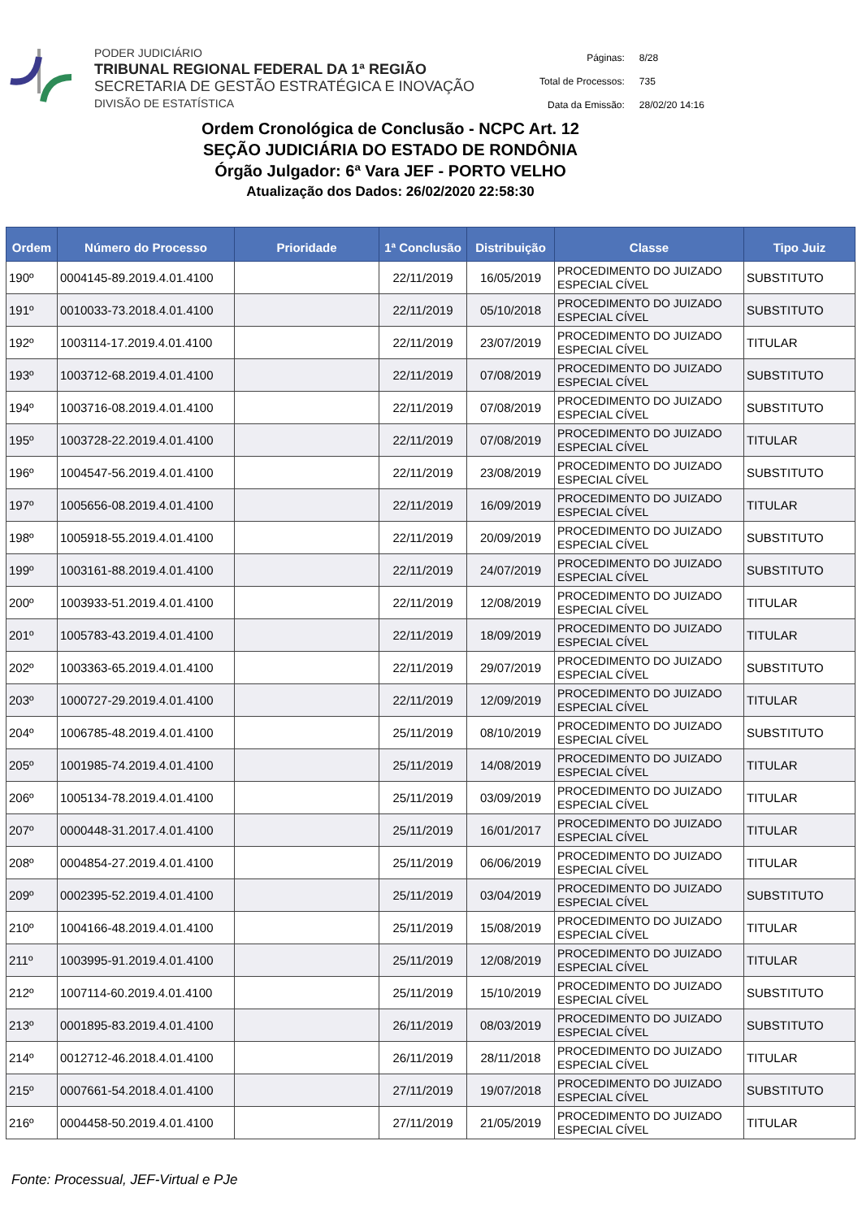PODER JUDICIÁRIO
TRIBUNAL REGIONAL FEDERAL DA 1ª REGIÃO
SECRETARIA DE GESTÃO ESTRATÉGICA E INOVAÇÃO
DIVISÃO DE ESTATÍSTICA
| Páginas: | 8/28 |
| Total de Processos: | 735 |
| Data da Emissão: | 28/02/20 14:16 |
Ordem Cronológica de Conclusão - NCPC Art. 12
SEÇÃO JUDICIÁRIA DO ESTADO DE RONDÔNIA
Órgão Julgador: 6ª Vara JEF - PORTO VELHO
Atualização dos Dados: 26/02/2020 22:58:30
| Ordem | Número do Processo | Prioridade | 1ª Conclusão | Distribuição | Classe | Tipo Juiz |
| --- | --- | --- | --- | --- | --- | --- |
| 190º | 0004145-89.2019.4.01.4100 | | 22/11/2019 | 16/05/2019 | PROCEDIMENTO DO JUIZADO ESPECIAL CÍVEL | SUBSTITUTO |
| 191º | 0010033-73.2018.4.01.4100 | | 22/11/2019 | 05/10/2018 | PROCEDIMENTO DO JUIZADO ESPECIAL CÍVEL | SUBSTITUTO |
| 192º | 1003114-17.2019.4.01.4100 | | 22/11/2019 | 23/07/2019 | PROCEDIMENTO DO JUIZADO ESPECIAL CÍVEL | TITULAR |
| 193º | 1003712-68.2019.4.01.4100 | | 22/11/2019 | 07/08/2019 | PROCEDIMENTO DO JUIZADO ESPECIAL CÍVEL | SUBSTITUTO |
| 194º | 1003716-08.2019.4.01.4100 | | 22/11/2019 | 07/08/2019 | PROCEDIMENTO DO JUIZADO ESPECIAL CÍVEL | SUBSTITUTO |
| 195º | 1003728-22.2019.4.01.4100 | | 22/11/2019 | 07/08/2019 | PROCEDIMENTO DO JUIZADO ESPECIAL CÍVEL | TITULAR |
| 196º | 1004547-56.2019.4.01.4100 | | 22/11/2019 | 23/08/2019 | PROCEDIMENTO DO JUIZADO ESPECIAL CÍVEL | SUBSTITUTO |
| 197º | 1005656-08.2019.4.01.4100 | | 22/11/2019 | 16/09/2019 | PROCEDIMENTO DO JUIZADO ESPECIAL CÍVEL | TITULAR |
| 198º | 1005918-55.2019.4.01.4100 | | 22/11/2019 | 20/09/2019 | PROCEDIMENTO DO JUIZADO ESPECIAL CÍVEL | SUBSTITUTO |
| 199º | 1003161-88.2019.4.01.4100 | | 22/11/2019 | 24/07/2019 | PROCEDIMENTO DO JUIZADO ESPECIAL CÍVEL | SUBSTITUTO |
| 200º | 1003933-51.2019.4.01.4100 | | 22/11/2019 | 12/08/2019 | PROCEDIMENTO DO JUIZADO ESPECIAL CÍVEL | TITULAR |
| 201º | 1005783-43.2019.4.01.4100 | | 22/11/2019 | 18/09/2019 | PROCEDIMENTO DO JUIZADO ESPECIAL CÍVEL | TITULAR |
| 202º | 1003363-65.2019.4.01.4100 | | 22/11/2019 | 29/07/2019 | PROCEDIMENTO DO JUIZADO ESPECIAL CÍVEL | SUBSTITUTO |
| 203º | 1000727-29.2019.4.01.4100 | | 22/11/2019 | 12/09/2019 | PROCEDIMENTO DO JUIZADO ESPECIAL CÍVEL | TITULAR |
| 204º | 1006785-48.2019.4.01.4100 | | 25/11/2019 | 08/10/2019 | PROCEDIMENTO DO JUIZADO ESPECIAL CÍVEL | SUBSTITUTO |
| 205º | 1001985-74.2019.4.01.4100 | | 25/11/2019 | 14/08/2019 | PROCEDIMENTO DO JUIZADO ESPECIAL CÍVEL | TITULAR |
| 206º | 1005134-78.2019.4.01.4100 | | 25/11/2019 | 03/09/2019 | PROCEDIMENTO DO JUIZADO ESPECIAL CÍVEL | TITULAR |
| 207º | 0000448-31.2017.4.01.4100 | | 25/11/2019 | 16/01/2017 | PROCEDIMENTO DO JUIZADO ESPECIAL CÍVEL | TITULAR |
| 208º | 0004854-27.2019.4.01.4100 | | 25/11/2019 | 06/06/2019 | PROCEDIMENTO DO JUIZADO ESPECIAL CÍVEL | TITULAR |
| 209º | 0002395-52.2019.4.01.4100 | | 25/11/2019 | 03/04/2019 | PROCEDIMENTO DO JUIZADO ESPECIAL CÍVEL | SUBSTITUTO |
| 210º | 1004166-48.2019.4.01.4100 | | 25/11/2019 | 15/08/2019 | PROCEDIMENTO DO JUIZADO ESPECIAL CÍVEL | TITULAR |
| 211º | 1003995-91.2019.4.01.4100 | | 25/11/2019 | 12/08/2019 | PROCEDIMENTO DO JUIZADO ESPECIAL CÍVEL | TITULAR |
| 212º | 1007114-60.2019.4.01.4100 | | 25/11/2019 | 15/10/2019 | PROCEDIMENTO DO JUIZADO ESPECIAL CÍVEL | SUBSTITUTO |
| 213º | 0001895-83.2019.4.01.4100 | | 26/11/2019 | 08/03/2019 | PROCEDIMENTO DO JUIZADO ESPECIAL CÍVEL | SUBSTITUTO |
| 214º | 0012712-46.2018.4.01.4100 | | 26/11/2019 | 28/11/2018 | PROCEDIMENTO DO JUIZADO ESPECIAL CÍVEL | TITULAR |
| 215º | 0007661-54.2018.4.01.4100 | | 27/11/2019 | 19/07/2018 | PROCEDIMENTO DO JUIZADO ESPECIAL CÍVEL | SUBSTITUTO |
| 216º | 0004458-50.2019.4.01.4100 | | 27/11/2019 | 21/05/2019 | PROCEDIMENTO DO JUIZADO ESPECIAL CÍVEL | TITULAR |
Fonte: Processual, JEF-Virtual e PJe